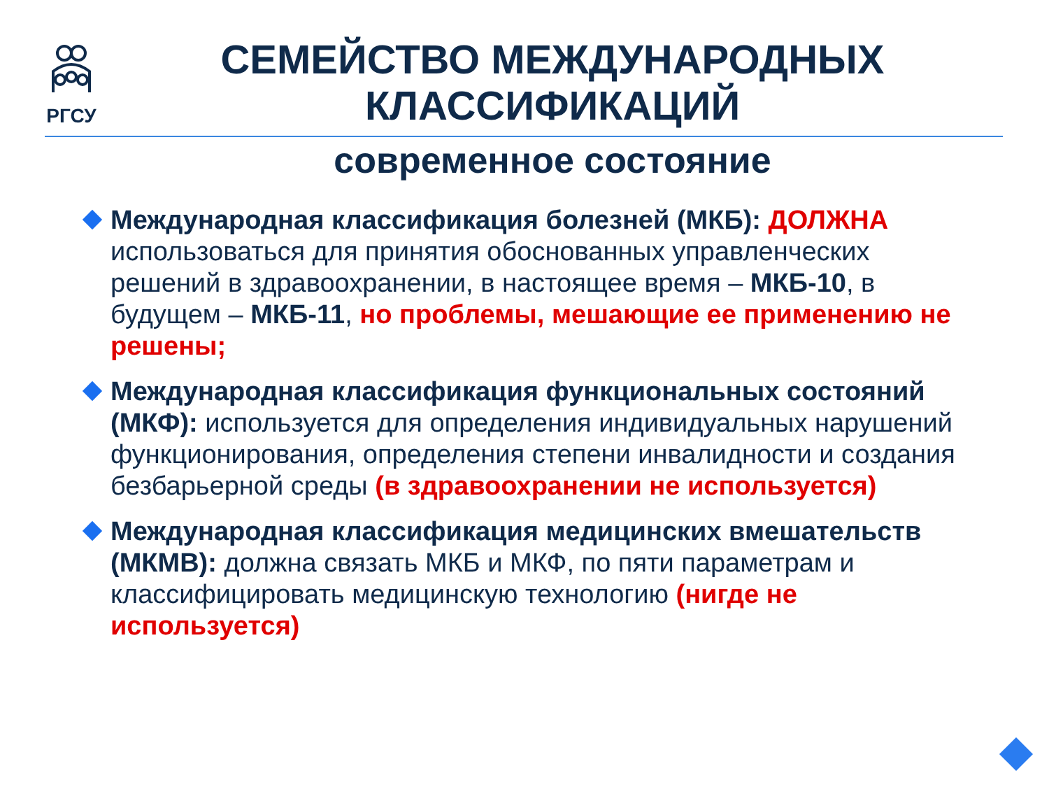РГСУ
СЕМЕЙСТВО МЕЖДУНАРОДНЫХ КЛАССИФИКАЦИЙ
современное состояние
Международная классификация болезней (МКБ): ДОЛЖНА использоваться для принятия обоснованных управленческих решений в здравоохранении, в настоящее время – МКБ-10, в будущем – МКБ-11, но проблемы, мешающие ее применению не решены;
Международная классификация функциональных состояний (МКФ): используется для определения индивидуальных нарушений функционирования, определения степени инвалидности и создания безбарьерной среды (в здравоохранении не используется)
Международная классификация медицинских вмешательств (МКМВ): должна связать МКБ и МКФ, по пяти параметрам и классифицировать медицинскую технологию (нигде не используется)